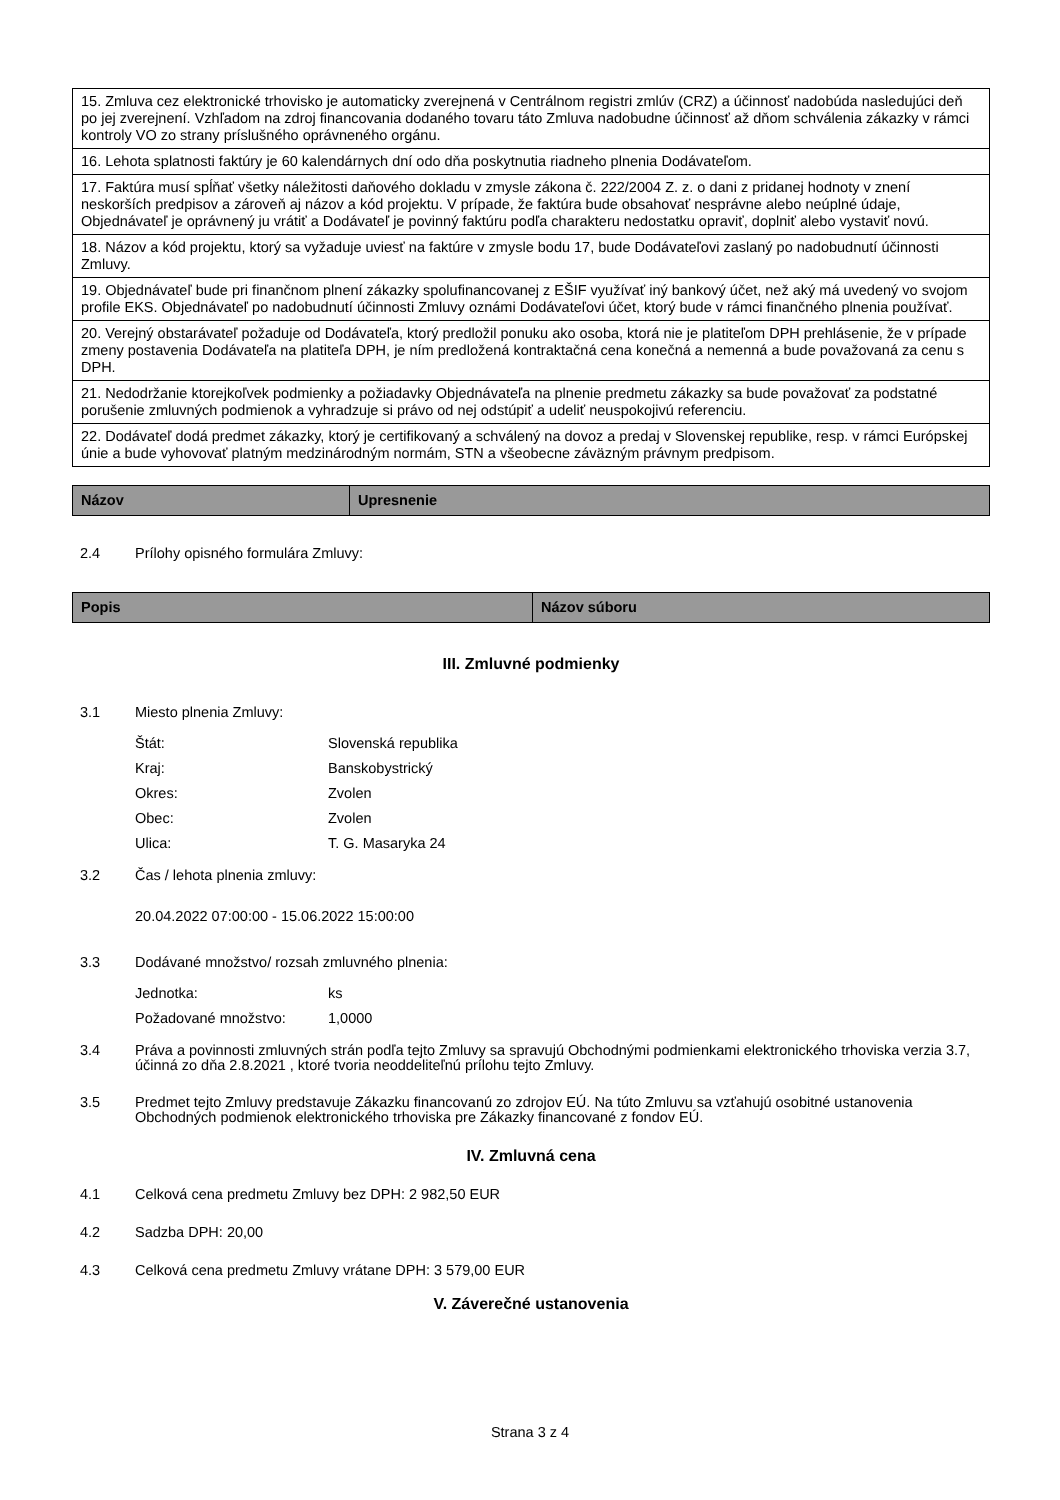| 15. Zmluva cez elektronické trhovisko je automaticky zverejnená v Centrálnom registri zmlúv (CRZ) a účinnosť nadobúda nasledujúci deň po jej zverejnení. Vzhľadom na zdroj financovania dodaného tovaru táto Zmluva nadobudne účinnosť až dňom schválenia zákazky v rámci kontroly VO zo strany príslušného oprávneného orgánu. |
| 16. Lehota splatnosti faktúry je 60 kalendárnych dní odo dňa poskytnutia riadneho plnenia Dodávateľom. |
| 17. Faktúra musí spĺňať všetky náležitosti daňového dokladu v zmysle zákona č. 222/2004 Z. z. o dani z pridanej hodnoty v znení neskorších predpisov a zároveň aj názov a kód projektu. V prípade, že faktúra bude obsahovať nesprávne alebo neúplné údaje, Objednávateľ je oprávnený ju vrátiť a Dodávateľ je povinný faktúru podľa charakteru nedostatku opraviť, doplniť alebo vystaviť novú. |
| 18. Názov a kód projektu, ktorý sa vyžaduje uviesť na faktúre v zmysle bodu 17, bude Dodávateľovi zaslaný po nadobudnutí účinnosti Zmluvy. |
| 19. Objednávateľ bude pri finančnom plnení zákazky spolufinancovanej z EŠIF využívať iný bankový účet, než aký má uvedený vo svojom profile EKS. Objednávateľ po nadobudnutí účinnosti Zmluvy oznámi Dodávateľovi účet, ktorý bude v rámci finančného plnenia používať. |
| 20. Verejný obstarávateľ požaduje od Dodávateľa, ktorý predložil ponuku ako osoba, ktorá nie je platiteľom DPH prehlásenie, že v prípade zmeny postavenia Dodávateľa na platiteľa DPH, je ním predložená kontraktačná cena konečná a nemenná a bude považovaná za cenu s DPH. |
| 21. Nedodržanie ktorejkoľvek podmienky a požiadavky Objednávateľa na plnenie predmetu zákazky sa bude považovať za podstatné porušenie zmluvných podmienok a vyhradzuje si právo od nej odstúpiť a udeliť neuspokojivú referenciu. |
| 22. Dodávateľ dodá predmet zákazky, ktorý je certifikovaný a schválený na dovoz a predaj v Slovenskej republike, resp. v rámci Európskej únie a bude vyhovovať platným medzinárodným normám, STN a všeobecne záväzným právnym predpisom. |
| Názov | Upresnenie |
| --- | --- |
2.4 Prílohy opisného formulára Zmluvy:
| Popis | Názov súboru |
| --- | --- |
III. Zmluvné podmienky
3.1 Miesto plnenia Zmluvy:
Štát: Slovenská republika
Kraj: Banskobystrický
Okres: Zvolen
Obec: Zvolen
Ulica: T. G. Masaryka 24
3.2 Čas / lehota plnenia zmluvy:
20.04.2022 07:00:00 - 15.06.2022 15:00:00
3.3 Dodávané množstvo/ rozsah zmluvného plnenia:
Jednotka: ks
Požadované množstvo: 1,0000
3.4 Práva a povinnosti zmluvných strán podľa tejto Zmluvy sa spravujú Obchodnými podmienkami elektronického trhoviska verzia 3.7, účinná zo dňa 2.8.2021 , ktoré tvoria neoddeliteľnú prílohu tejto Zmluvy.
3.5 Predmet tejto Zmluvy predstavuje Zákazku financovanú zo zdrojov EÚ. Na túto Zmluvu sa vzťahujú osobitné ustanovenia Obchodných podmienok elektronického trhoviska pre Zákazky financované z fondov EÚ.
IV. Zmluvná cena
4.1 Celková cena predmetu Zmluvy bez DPH: 2 982,50 EUR
4.2 Sadzba DPH: 20,00
4.3 Celková cena predmetu Zmluvy vrátane DPH: 3 579,00 EUR
V. Záverečné ustanovenia
Strana 3 z 4